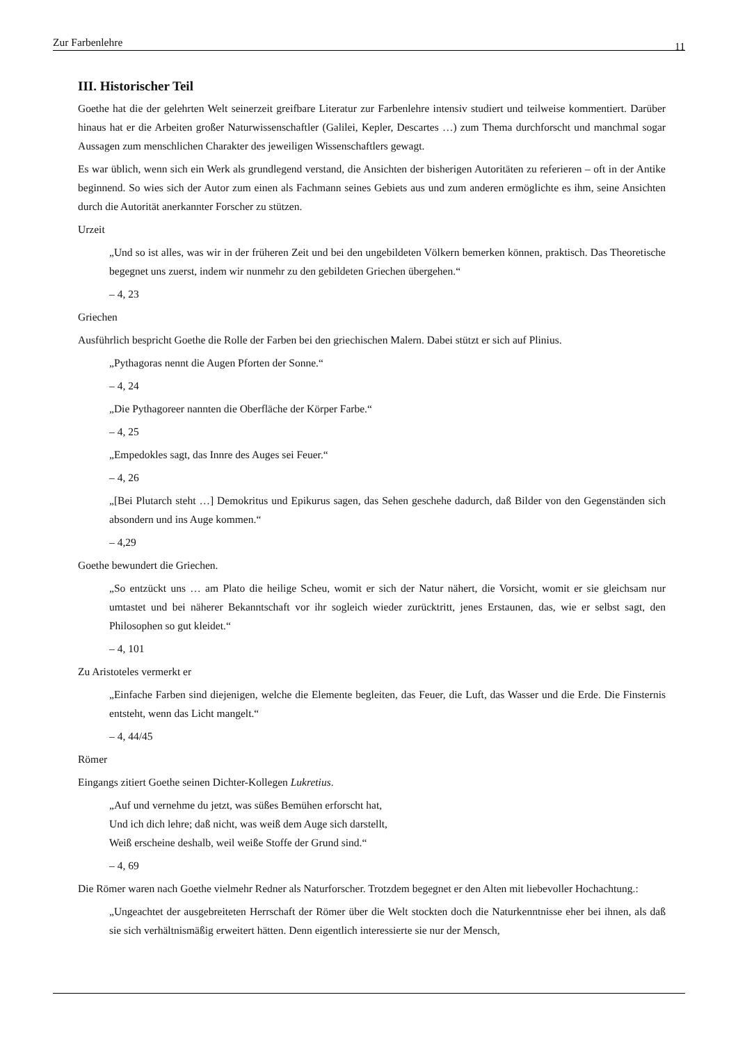Zur Farbenlehre 11
III. Historischer Teil
Goethe hat die der gelehrten Welt seinerzeit greifbare Literatur zur Farbenlehre intensiv studiert und teilweise kommentiert. Darüber hinaus hat er die Arbeiten großer Naturwissenschaftler (Galilei, Kepler, Descartes …) zum Thema durchforscht und manchmal sogar Aussagen zum menschlichen Charakter des jeweiligen Wissenschaftlers gewagt.
Es war üblich, wenn sich ein Werk als grundlegend verstand, die Ansichten der bisherigen Autoritäten zu referieren – oft in der Antike beginnend. So wies sich der Autor zum einen als Fachmann seines Gebiets aus und zum anderen ermöglichte es ihm, seine Ansichten durch die Autorität anerkannter Forscher zu stützen.
Urzeit
„Und so ist alles, was wir in der früheren Zeit und bei den ungebildeten Völkern bemerken können, praktisch. Das Theoretische begegnet uns zuerst, indem wir nunmehr zu den gebildeten Griechen übergehen.“
– 4, 23
Griechen
Ausführlich bespricht Goethe die Rolle der Farben bei den griechischen Malern. Dabei stützt er sich auf Plinius.
„Pythagoras nennt die Augen Pforten der Sonne.“
– 4, 24
„Die Pythagoreer nannten die Oberfläche der Körper Farbe.“
– 4, 25
„Empedokles sagt, das Innre des Auges sei Feuer.“
– 4, 26
„[Bei Plutarch steht …] Demokritus und Epikurus sagen, das Sehen geschehe dadurch, daß Bilder von den Gegenständen sich absondern und ins Auge kommen.“
– 4,29
Goethe bewundert die Griechen.
„So entzückt uns … am Plato die heilige Scheu, womit er sich der Natur nähert, die Vorsicht, womit er sie gleichsam nur umtastet und bei näherer Bekanntschaft vor ihr sogleich wieder zurücktritt, jenes Erstaunen, das, wie er selbst sagt, den Philosophen so gut kleidet.“
– 4, 101
Zu Aristoteles vermerkt er
„Einfache Farben sind diejenigen, welche die Elemente begleiten, das Feuer, die Luft, das Wasser und die Erde. Die Finsternis entsteht, wenn das Licht mangelt.“
– 4, 44/45
Römer
Eingangs zitiert Goethe seinen Dichter-Kollegen Lukretius.
„Auf und vernehme du jetzt, was süßes Bemühen erforscht hat,
Und ich dich lehre; daß nicht, was weiß dem Auge sich darstellt,
Weiß erscheine deshalb, weil weiße Stoffe der Grund sind.“
– 4, 69
Die Römer waren nach Goethe vielmehr Redner als Naturforscher. Trotzdem begegnet er den Alten mit liebevoller Hochachtung.:
„Ungeachtet der ausgebreiteten Herrschaft der Römer über die Welt stockten doch die Naturkenntnisse eher bei ihnen, als daß sie sich verhältnismäßig erweitert hätten. Denn eigentlich interessierte sie nur der Mensch,